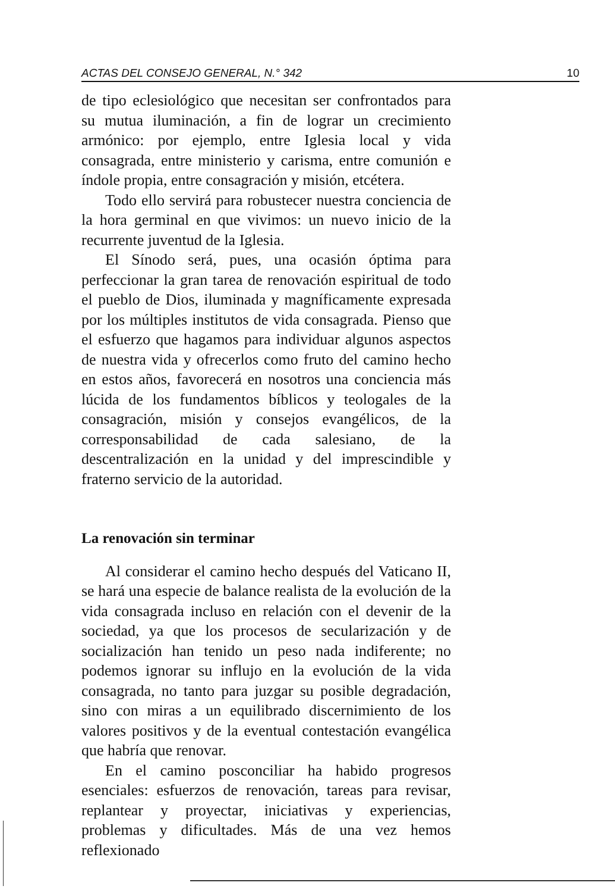ACTAS DEL CONSEJO GENERAL, N.° 342 10
de tipo eclesiológico que necesitan ser confrontados para su mutua iluminación, a fin de lograr un crecimiento armónico: por ejemplo, entre Iglesia local y vida consagrada, entre ministerio y carisma, entre comunión e índole propia, entre consagración y misión, etcétera.
Todo ello servirá para robustecer nuestra conciencia de la hora germinal en que vivimos: un nuevo inicio de la recurrente juventud de la Iglesia.
El Sínodo será, pues, una ocasión óptima para perfeccionar la gran tarea de renovación espiritual de todo el pueblo de Dios, iluminada y magníficamente expresada por los múltiples institutos de vida consagrada. Pienso que el esfuerzo que hagamos para individuar algunos aspectos de nuestra vida y ofrecerlos como fruto del camino hecho en estos años, favorecerá en nosotros una conciencia más lúcida de los fundamentos bíblicos y teologales de la consagración, misión y consejos evangélicos, de la corresponsabilidad de cada salesiano, de la descentralización en la unidad y del imprescindible y fraterno servicio de la autoridad.
La renovación sin terminar
Al considerar el camino hecho después del Vaticano II, se hará una especie de balance realista de la evolución de la vida consagrada incluso en relación con el devenir de la sociedad, ya que los procesos de secularización y de socialización han tenido un peso nada indiferente; no podemos ignorar su influjo en la evolución de la vida consagrada, no tanto para juzgar su posible degradación, sino con miras a un equilibrado discernimiento de los valores positivos y de la eventual contestación evangélica que habría que renovar.
En el camino posconciliar ha habido progresos esenciales: esfuerzos de renovación, tareas para revisar, replantear y proyectar, iniciativas y experiencias, problemas y dificultades. Más de una vez hemos reflexionado